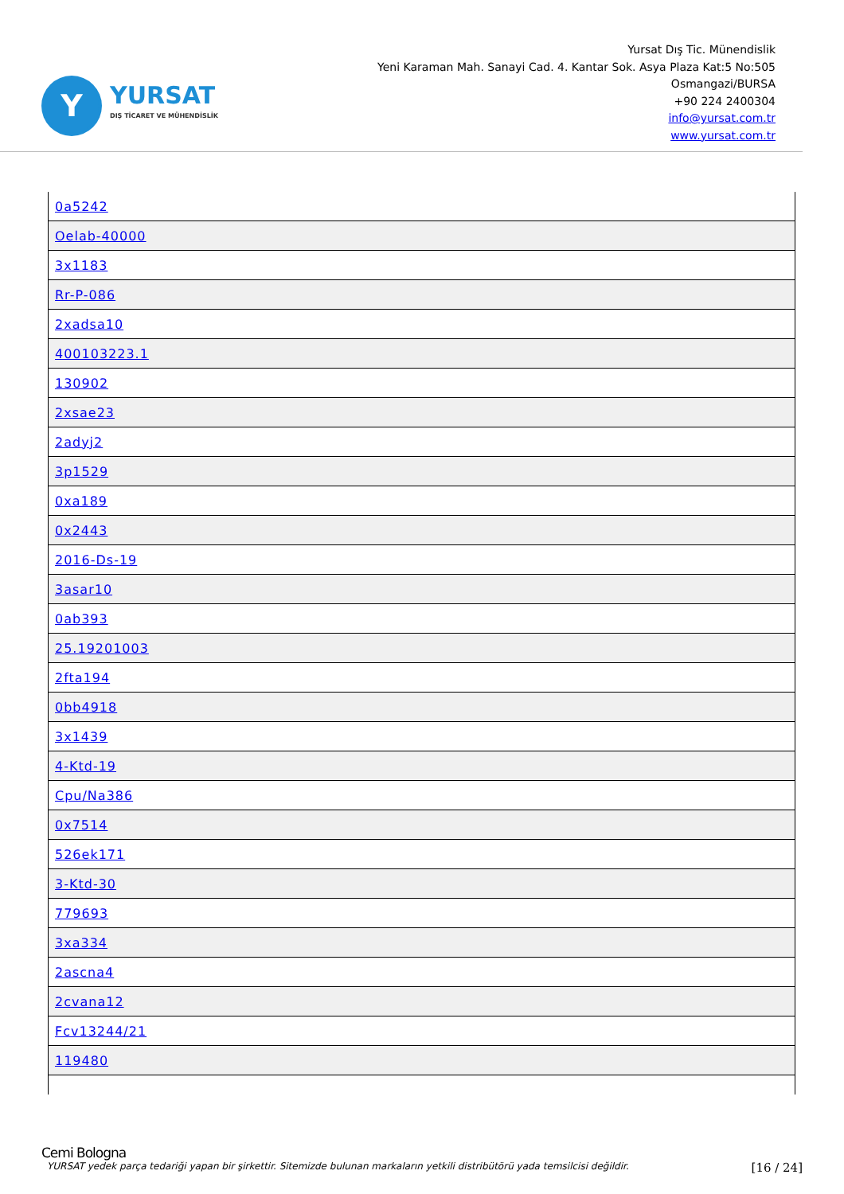Y
YURSAT
DIŞ TİCARET VE MÜHENDİSLİK
Yursat Dış Tic. Münendislik
Yeni Karaman Mah. Sanayi Cad. 4. Kantar Sok. Asya Plaza Kat:5 No:505
Osmangazi/BURSA
+90 224 2400304
info@yursat.com.tr
www.yursat.com.tr
| 0a5242 |
| Oelab-40000 |
| 3x1183 |
| Rr-P-086 |
| 2xadsa10 |
| 400103223.1 |
| 130902 |
| 2xsae23 |
| 2adyj2 |
| 3p1529 |
| 0xa189 |
| 0x2443 |
| 2016-Ds-19 |
| 3asar10 |
| 0ab393 |
| 25.19201003 |
| 2fta194 |
| 0bb4918 |
| 3x1439 |
| 4-Ktd-19 |
| Cpu/Na386 |
| 0x7514 |
| 526ek171 |
| 3-Ktd-30 |
| 779693 |
| 3xa334 |
| 2ascna4 |
| 2cvana12 |
| Fcv13244/21 |
| 119480 |
Cemi Bologna
YURSAT yedek parça tedariği yapan bir şirkettir. Sitemizde bulunan markaların yetkili distribütörü yada temsilcisi değildir. [16 / 24]